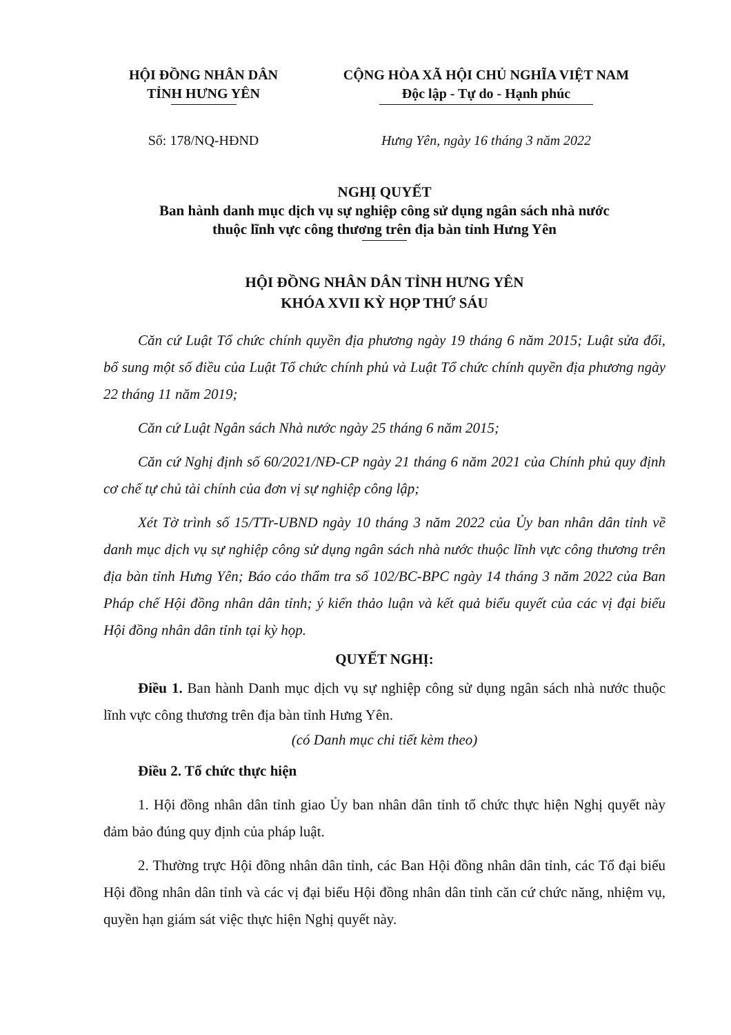HỘI ĐỒNG NHÂN DÂN
TỈNH HƯNG YÊN
CỘNG HÒA XÃ HỘI CHỦ NGHĨA VIỆT NAM
Độc lập - Tự do - Hạnh phúc
Số: 178/NQ-HĐND Hưng Yên, ngày 16 tháng 3 năm 2022
NGHỊ QUYẾT
Ban hành danh mục dịch vụ sự nghiệp công sử dụng ngân sách nhà nước
thuộc lĩnh vực công thương trên địa bàn tỉnh Hưng Yên
HỘI ĐỒNG NHÂN DÂN TỈNH HƯNG YÊN
KHÓA XVII KỲ HỌP THỨ SÁU
Căn cứ Luật Tổ chức chính quyền địa phương ngày 19 tháng 6 năm 2015; Luật sửa đổi, bổ sung một số điều của Luật Tổ chức chính phủ và Luật Tổ chức chính quyền địa phương ngày 22 tháng 11 năm 2019;
Căn cứ Luật Ngân sách Nhà nước ngày 25 tháng 6 năm 2015;
Căn cứ Nghị định số 60/2021/NĐ-CP ngày 21 tháng 6 năm 2021 của Chính phủ quy định cơ chế tự chủ tài chính của đơn vị sự nghiệp công lập;
Xét Tờ trình số 15/TTr-UBND ngày 10 tháng 3 năm 2022 của Ủy ban nhân dân tỉnh về danh mục dịch vụ sự nghiệp công sử dụng ngân sách nhà nước thuộc lĩnh vực công thương trên địa bàn tỉnh Hưng Yên; Báo cáo thẩm tra số 102/BC-BPC ngày 14 tháng 3 năm 2022 của Ban Pháp chế Hội đồng nhân dân tỉnh; ý kiến thảo luận và kết quả biểu quyết của các vị đại biểu Hội đồng nhân dân tỉnh tại kỳ họp.
QUYẾT NGHỊ:
Điều 1. Ban hành Danh mục dịch vụ sự nghiệp công sử dụng ngân sách nhà nước thuộc lĩnh vực công thương trên địa bàn tỉnh Hưng Yên.
(có Danh mục chi tiết kèm theo)
Điều 2. Tổ chức thực hiện
1. Hội đồng nhân dân tỉnh giao Ủy ban nhân dân tỉnh tổ chức thực hiện Nghị quyết này đảm bảo đúng quy định của pháp luật.
2. Thường trực Hội đồng nhân dân tỉnh, các Ban Hội đồng nhân dân tỉnh, các Tổ đại biểu Hội đồng nhân dân tỉnh và các vị đại biểu Hội đồng nhân dân tỉnh căn cứ chức năng, nhiệm vụ, quyền hạn giám sát việc thực hiện Nghị quyết này.